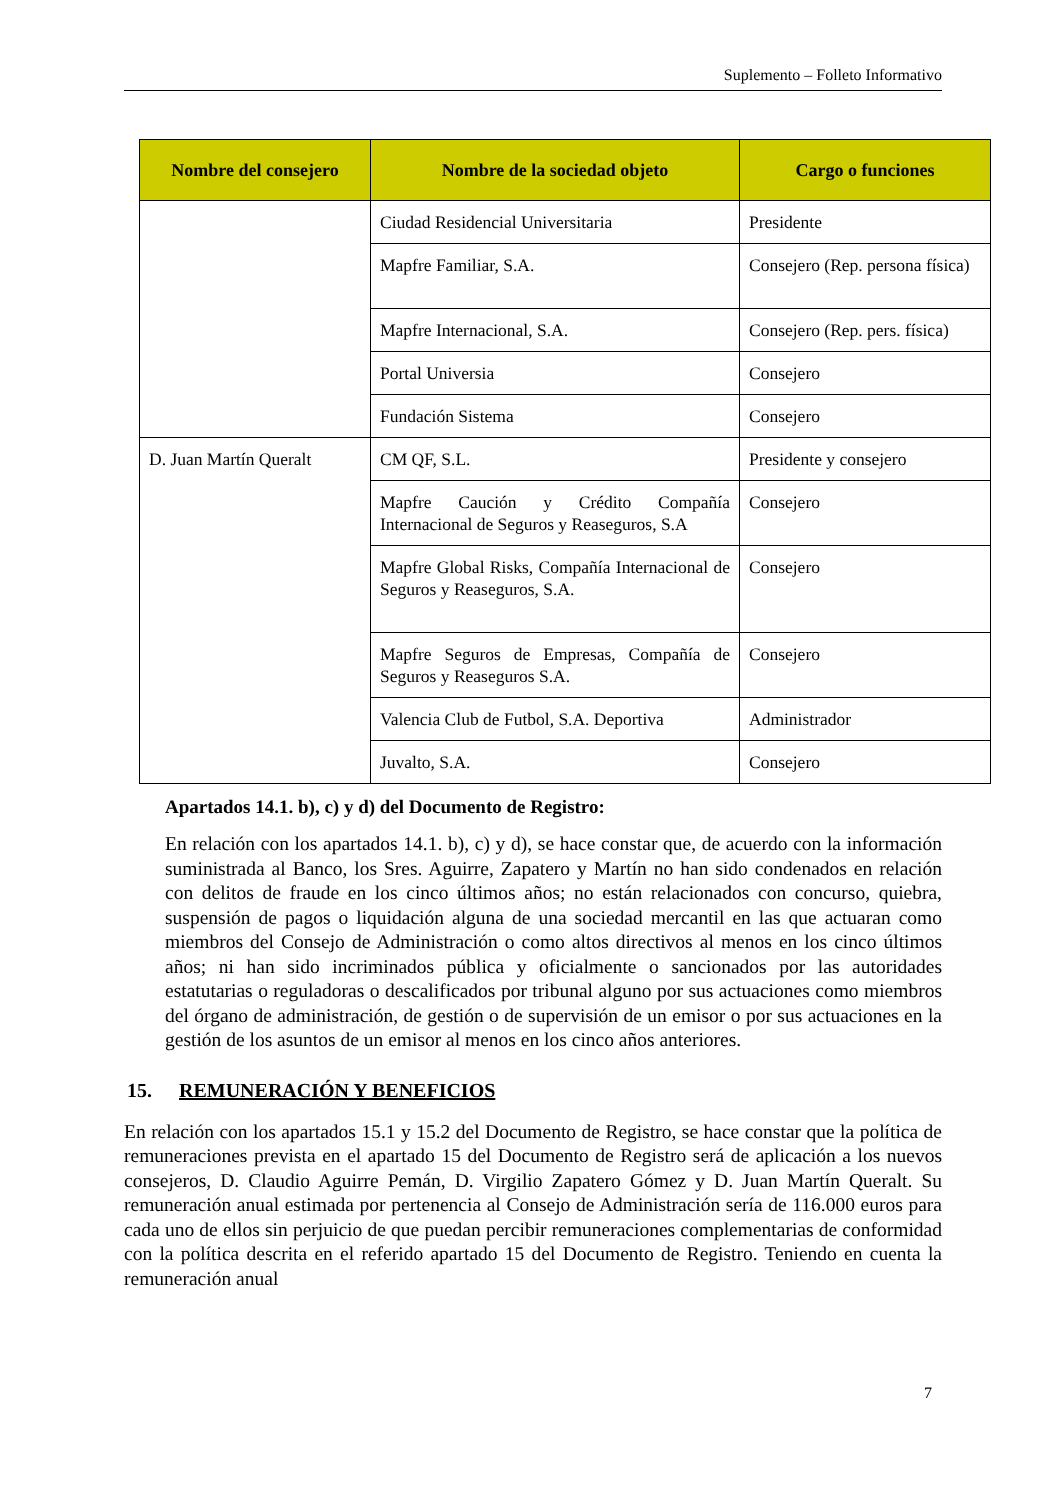Suplemento – Folleto Informativo
| Nombre del consejero | Nombre de la sociedad objeto | Cargo o funciones |
| --- | --- | --- |
| | Ciudad Residencial Universitaria | Presidente |
| | Mapfre Familiar, S.A. | Consejero (Rep. persona física) |
| | Mapfre Internacional, S.A. | Consejero (Rep. pers. física) |
| | Portal Universia | Consejero |
| | Fundación Sistema | Consejero |
| D. Juan Martín Queralt | CM QF, S.L. | Presidente y consejero |
| | Mapfre Caución y Crédito Compañía Internacional de Seguros y Reaseguros, S.A | Consejero |
| | Mapfre Global Risks, Compañía Internacional de Seguros y Reaseguros, S.A. | Consejero |
| | Mapfre Seguros de Empresas, Compañía de Seguros y Reaseguros S.A. | Consejero |
| | Valencia Club de Futbol, S.A. Deportiva | Administrador |
| | Juvalto, S.A. | Consejero |
Apartados 14.1. b), c) y d) del Documento de Registro:
En relación con los apartados 14.1. b), c) y d), se hace constar que, de acuerdo con la información suministrada al Banco, los Sres. Aguirre, Zapatero y Martín no han sido condenados en relación con delitos de fraude en los cinco últimos años; no están relacionados con concurso, quiebra, suspensión de pagos o liquidación alguna de una sociedad mercantil en las que actuaran como miembros del Consejo de Administración o como altos directivos al menos en los cinco últimos años; ni han sido incriminados pública y oficialmente o sancionados por las autoridades estatutarias o reguladoras o descalificados por tribunal alguno por sus actuaciones como miembros del órgano de administración, de gestión o de supervisión de un emisor o por sus actuaciones en la gestión de los asuntos de un emisor al menos en los cinco años anteriores.
15. REMUNERACIÓN Y BENEFICIOS
En relación con los apartados 15.1 y 15.2 del Documento de Registro, se hace constar que la política de remuneraciones prevista en el apartado 15 del Documento de Registro será de aplicación a los nuevos consejeros, D. Claudio Aguirre Pemán, D. Virgilio Zapatero Gómez y D. Juan Martín Queralt. Su remuneración anual estimada por pertenencia al Consejo de Administración sería de 116.000 euros para cada uno de ellos sin perjuicio de que puedan percibir remuneraciones complementarias de conformidad con la política descrita en el referido apartado 15 del Documento de Registro. Teniendo en cuenta la remuneración anual
7